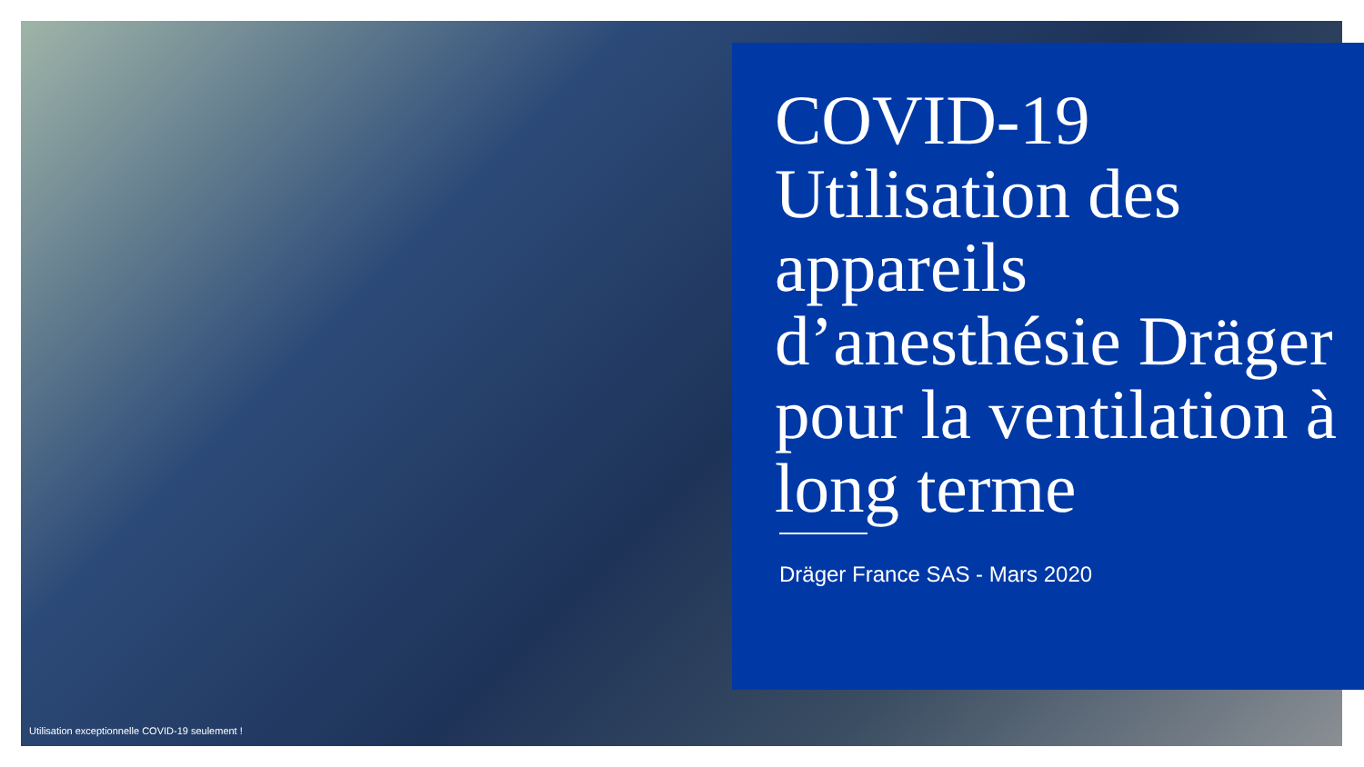COVID-19
Utilisation des appareils d’anesthésie Dräger pour la ventilation à long terme
Dräger France SAS - Mars 2020
Utilisation exceptionnelle COVID-19 seulement !